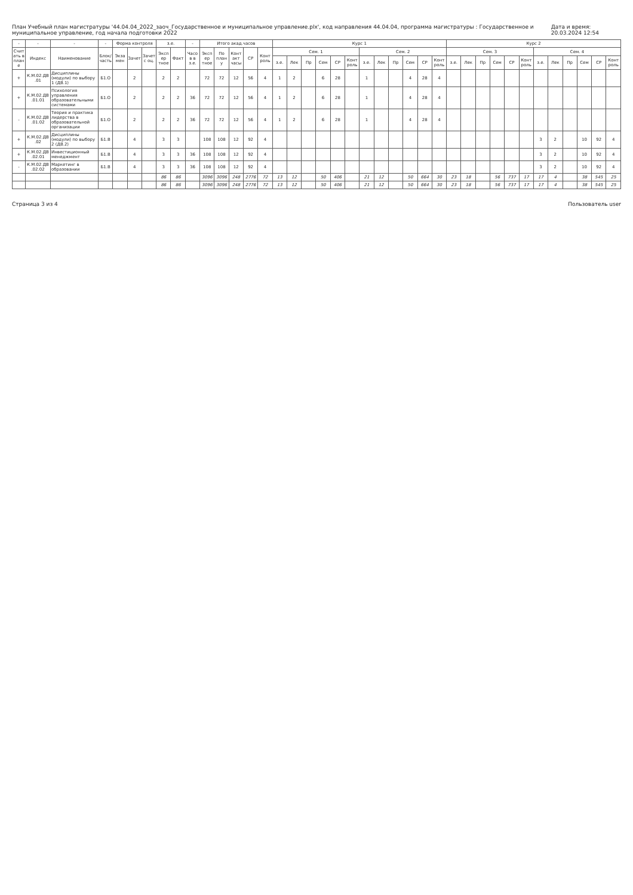План Учебный план магистратуры '44.04.04_2022_заоч_Государственное и муниципальное управление.plx', код направления 44.04.04, программа магистратуры : Государственное и муниципальное управление, год начала подготовки 2022 Дата и время: 20.03.2024 12:54
| - | - | - | - | Форма контроля | | | з.е. | | - | Итого акад.часов | | | | | Курс 1 | | | | | | | | | | | | Курс 2 | | | | | | | | | | | |
| --- | --- | --- | --- | --- | --- | --- | --- | --- | --- | --- | --- | --- | --- | --- | --- | --- | --- | --- | --- | --- | --- | --- | --- | --- | --- | --- | --- | --- | --- | --- | --- | --- | --- | --- | --- | --- | --- | --- |
| Считать в плане | Индекс | Наименование | Блок/ часть | Экза мен | Зачет | Зачет с оц. | Экспер тное | Факт | Часов в з.е. | Экспер тное | По плану | Контакт часы | СР | Конт роль | Сем. 1 | | | | | | Сем. 2 | | | | | | Сем. 3 | | | | | | Сем. 4 | | | | | |
| | | | | | | | | | | | | | | | з.е. | Лек | Пр | Сем | СР | Конт роль | з.е. | Лек | Пр | Сем | СР | Конт роль | з.е. | Лек | Пр | Сем | СР | Конт роль | з.е. | Лек | Пр | Сем | СР | Конт роль |
| + | К.М.02.ДВ.01 | Дисциплины (модули) по выбору 1 (ДВ.1) | Б1.О | | 2 | | 2 | 2 | | 72 | 72 | 12 | 56 | 4 | 1 | 2 | | 6 | 28 | | 1 | | | 4 | 28 | 4 | | | | | | | | | | | | |
| + | К.М.02.ДВ.01.01 | Психология управления образовательными системами | Б1.О | | 2 | | 2 | 2 | 36 | 72 | 72 | 12 | 56 | 4 | 1 | 2 | | 6 | 28 | | 1 | | | 4 | 28 | 4 | | | | | | | | | | | | |
| - | К.М.02.ДВ.01.02 | Теория и практика лидерства в образовательной организации | Б1.О | | 2 | | 2 | 2 | 36 | 72 | 72 | 12 | 56 | 4 | 1 | 2 | | 6 | 28 | | 1 | | | 4 | 28 | 4 | | | | | | | | | | | | |
| + | К.М.02.ДВ.02 | Дисциплины (модули) по выбору 2 (ДВ.2) | Б1.В | | 4 | | 3 | 3 | | 108 | 108 | 12 | 92 | 4 | | | | | | | | | | | | | | | | | | | 3 | 2 | | 10 | 92 | 4 |
| + | К.М.02.ДВ.02.01 | Инвестиционный менеджмент | Б1.В | | 4 | | 3 | 3 | 36 | 108 | 108 | 12 | 92 | 4 | | | | | | | | | | | | | | | | | | | 3 | 2 | | 10 | 92 | 4 |
| - | К.М.02.ДВ.02.02 | Маркетинг в образовании | Б1.В | | 4 | | 3 | 3 | 36 | 108 | 108 | 12 | 92 | 4 | | | | | | | | | | | | | | | | | | | 3 | 2 | | 10 | 92 | 4 |
| | | | | | | | 86 | 86 | | 3096 | 3096 | 248 | 2776 | 72 | 13 | 12 | | 50 | 406 | | 21 | 12 | | 50 | 664 | 30 | 23 | 18 | | 56 | 737 | 17 | 17 | 4 | | 38 | 545 | 25 |
| | | | | | | | 86 | 86 | | 3096 | 3096 | 248 | 2776 | 72 | 13 | 12 | | 50 | 406 | | 21 | 12 | | 50 | 664 | 30 | 23 | 18 | | 56 | 737 | 17 | 17 | 4 | | 38 | 545 | 25 |
Страница 3 из 4 Пользователь user